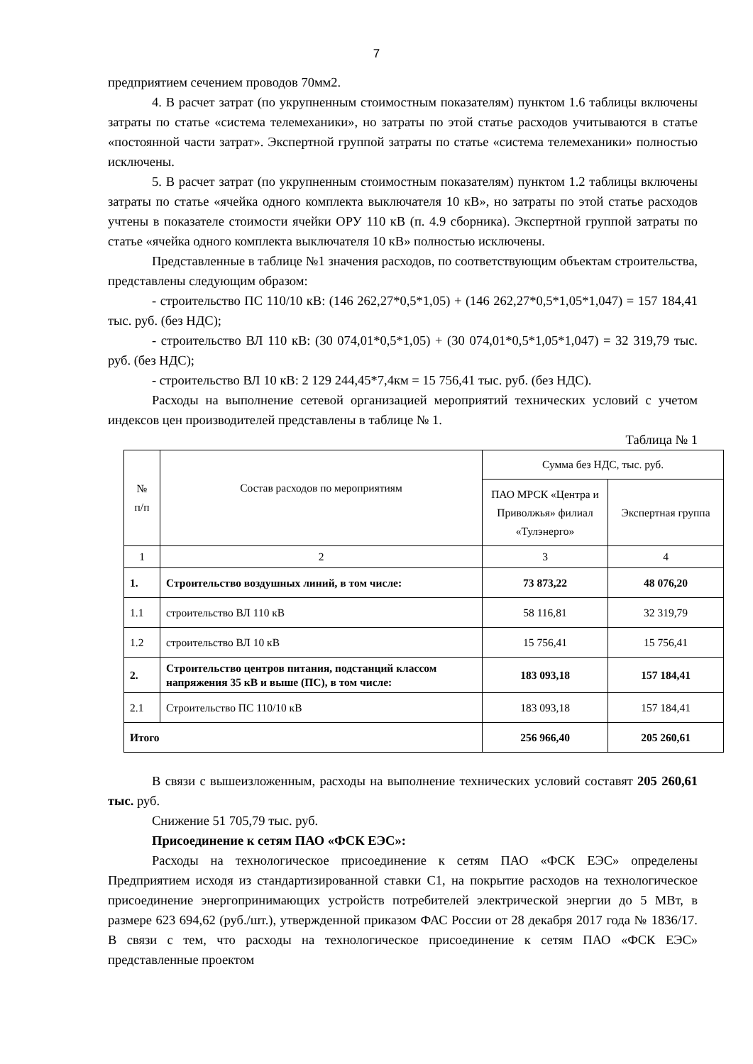7
предприятием сечением проводов 70мм2.
4. В расчет затрат (по укрупненным стоимостным показателям) пунктом 1.6 таблицы включены затраты по статье «система телемеханики», но затраты по этой статье расходов учитываются в статье «постоянной части затрат». Экспертной группой затраты по статье «система телемеханики» полностью исключены.
5. В расчет затрат (по укрупненным стоимостным показателям) пунктом 1.2 таблицы включены затраты по статье «ячейка одного комплекта выключателя 10 кВ», но затраты по этой статье расходов учтены в показателе стоимости ячейки ОРУ 110 кВ (п. 4.9 сборника). Экспертной группой затраты по статье «ячейка одного комплекта выключателя 10 кВ» полностью исключены.
Представленные в таблице №1 значения расходов, по соответствующим объектам строительства, представлены следующим образом:
- строительство ПС 110/10 кВ: (146 262,27*0,5*1,05) + (146 262,27*0,5*1,05*1,047) = 157 184,41 тыс. руб. (без НДС);
- строительство ВЛ 110 кВ: (30 074,01*0,5*1,05) + (30 074,01*0,5*1,05*1,047) = 32 319,79 тыс. руб. (без НДС);
- строительство ВЛ 10 кВ: 2 129 244,45*7,4км = 15 756,41 тыс. руб. (без НДС).
Расходы на выполнение сетевой организацией мероприятий технических условий с учетом индексов цен производителей представлены в таблице № 1.
Таблица № 1
| № п/п | Состав расходов по мероприятиям | Сумма без НДС, тыс. руб. | |
| | | ПАО МРСК «Центра и Приволжья» филиал «Тулэнерго» | Экспертная группа |
| 1 | 2 | 3 | 4 |
| 1. | Строительство воздушных линий, в том числе: | 73 873,22 | 48 076,20 |
| 1.1 | строительство ВЛ 110 кВ | 58 116,81 | 32 319,79 |
| 1.2 | строительство ВЛ 10 кВ | 15 756,41 | 15 756,41 |
| 2. | Строительство центров питания, подстанций классом напряжения 35 кВ и выше (ПС), в том числе: | 183 093,18 | 157 184,41 |
| 2.1 | Строительство ПС 110/10 кВ | 183 093,18 | 157 184,41 |
| Итого | | 256 966,40 | 205 260,61 |
В связи с вышеизложенным, расходы на выполнение технических условий составят 205 260,61 тыс. руб.
Снижение 51 705,79 тыс. руб.
Присоединение к сетям ПАО «ФСК ЕЭС»:
Расходы на технологическое присоединение к сетям ПАО «ФСК ЕЭС» определены Предприятием исходя из стандартизированной ставки С1, на покрытие расходов на технологическое присоединение энергопринимающих устройств потребителей электрической энергии до 5 МВт, в размере 623 694,62 (руб./шт.), утвержденной приказом ФАС России от 28 декабря 2017 года № 1836/17. В связи с тем, что расходы на технологическое присоединение к сетям ПАО «ФСК ЕЭС» представленные проектом